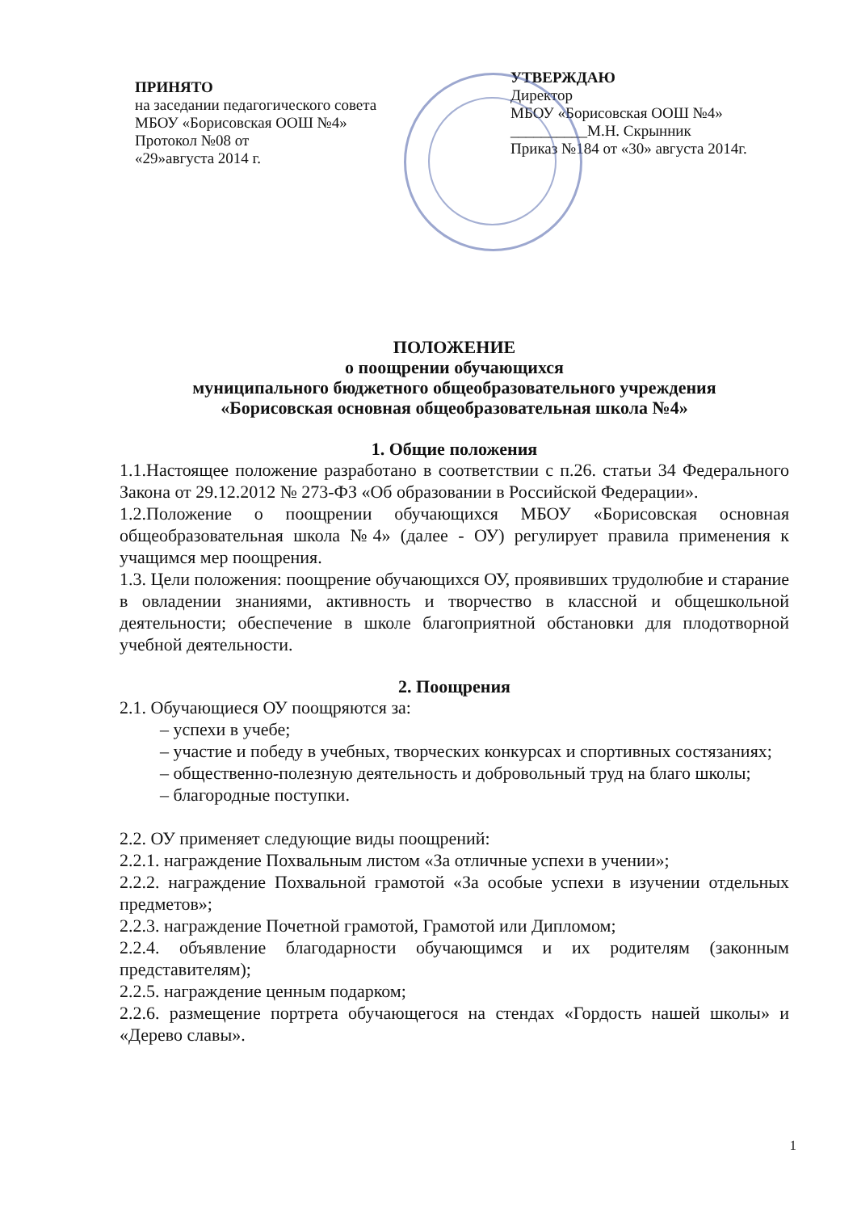ПРИНЯТО
на заседании педагогического совета
МБОУ «Борисовская ООШ №4»
Протокол №08 от
«29»августа 2014 г.
УТВЕРЖДАЮ
Директор
МБОУ «Борисовская ООШ №4»
__________М.Н. Скрынник
Приказ №184 от «30» августа 2014г.
ПОЛОЖЕНИЕ
о поощрении обучающихся
муниципального бюджетного общеобразовательного учреждения
«Борисовская основная общеобразовательная школа №4»
1. Общие положения
1.1.Настоящее положение разработано в соответствии с п.26. статьи 34 Федерального Закона от 29.12.2012 № 273-ФЗ «Об образовании в Российской Федерации».
1.2.Положение о поощрении обучающихся МБОУ «Борисовская основная общеобразовательная школа №4» (далее - ОУ) регулирует правила применения к учащимся мер поощрения.
1.3. Цели положения: поощрение обучающихся ОУ, проявивших трудолюбие и старание в овладении знаниями, активность и творчество в классной и общешкольной деятельности; обеспечение в школе благоприятной обстановки для плодотворной учебной деятельности.
2. Поощрения
2.1. Обучающиеся ОУ поощряются за:
– успехи в учебе;
– участие и победу в учебных, творческих конкурсах и спортивных состязаниях;
– общественно-полезную деятельность и добровольный труд на благо школы;
– благородные поступки.
2.2. ОУ применяет следующие виды поощрений:
2.2.1. награждение Похвальным листом «За отличные успехи в учении»;
2.2.2. награждение Похвальной грамотой «За особые успехи в изучении отдельных предметов»;
2.2.3. награждение Почетной грамотой, Грамотой или Дипломом;
2.2.4. объявление благодарности обучающимся и их родителям (законным представителям);
2.2.5. награждение ценным подарком;
2.2.6. размещение портрета обучающегося на стендах «Гордость нашей школы» и «Дерево славы».
1